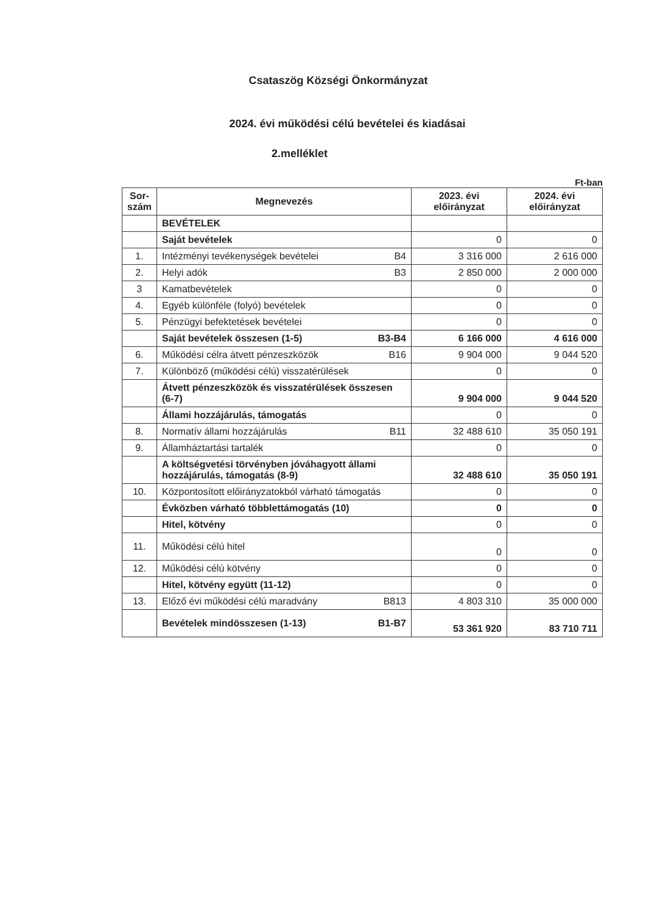Csataszög Községi Önkormányzat
2024. évi működési célú bevételei és kiadásai
2.melléklet
Ft-ban
| Sor- szám | Megnevezés | 2023. évi előirányzat | 2024. évi előirányzat |
| --- | --- | --- | --- |
| | BEVÉTELEK | | |
| | Saját bevételek | 0 | 0 |
| 1. | Intézményi tevékenységek bevételei B4 | 3 316 000 | 2 616 000 |
| 2. | Helyi adók B3 | 2 850 000 | 2 000 000 |
| 3 | Kamatbevételek | 0 | 0 |
| 4. | Egyéb különféle (folyó) bevételek | 0 | 0 |
| 5. | Pénzügyi befektetések bevételei | 0 | 0 |
| | Saját bevételek összesen (1-5) B3-B4 | 6 166 000 | 4 616 000 |
| 6. | Működési célra átvett pénzeszközök B16 | 9 904 000 | 9 044 520 |
| 7. | Különböző (működési célú) visszatérülések | 0 | 0 |
| | Átvett pénzeszközök és visszatérülések összesen (6-7) | 9 904 000 | 9 044 520 |
| | Állami hozzájárulás, támogatás | 0 | 0 |
| 8. | Normatív állami hozzájárulás B11 | 32 488 610 | 35 050 191 |
| 9. | Államháztartási tartalék | 0 | 0 |
| | A költségvetési törvényben jóváhagyott állami hozzájárulás, támogatás (8-9) | 32 488 610 | 35 050 191 |
| 10. | Központosított előirányzatokból várható támogatás | 0 | 0 |
| | Évközben várható többlettámogatás (10) | 0 | 0 |
| | Hitel, kötvény | 0 | 0 |
| 11. | Működési célú hitel | 0 | 0 |
| 12. | Működési célú kötvény | 0 | 0 |
| | Hitel, kötvény együtt (11-12) | 0 | 0 |
| 13. | Előző évi működési célú maradvány B813 | 4 803 310 | 35 000 000 |
| | Bevételek mindösszesen (1-13) B1-B7 | 53 361 920 | 83 710 711 |